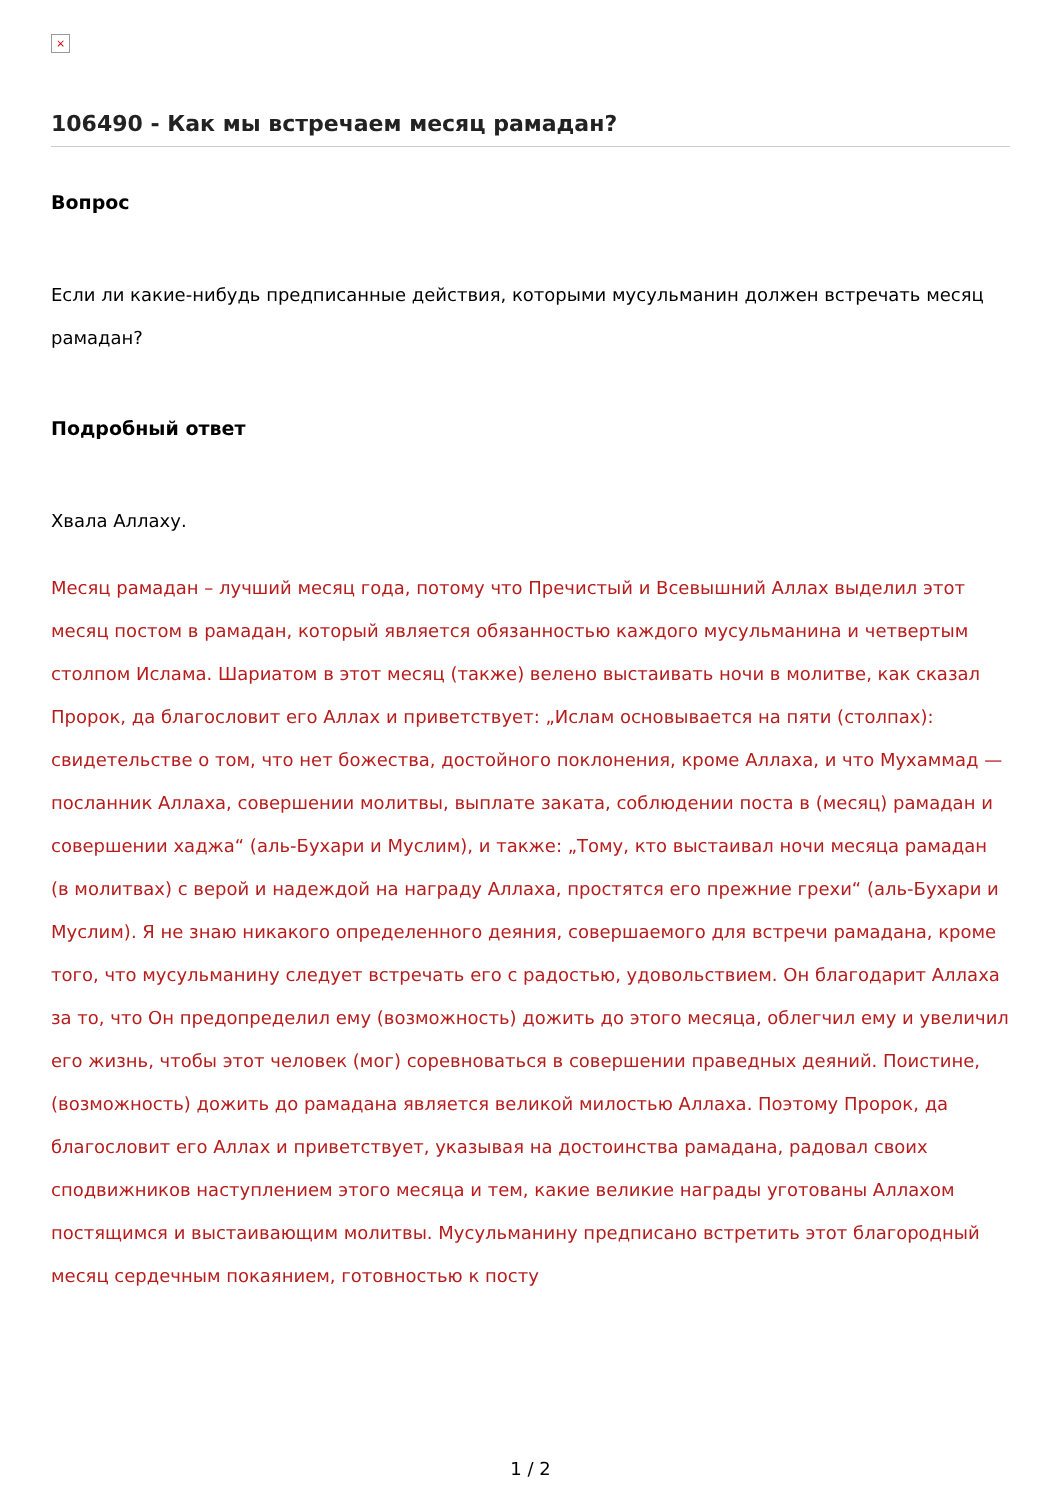×
106490 - Как мы встречаем месяц рамадан?
Вопрос
Если ли какие-нибудь предписанные действия, которыми мусульманин должен встречать месяц рамадан?
Подробный ответ
Хвала Аллаху.
Месяц рамадан – лучший месяц года, потому что Пречистый и Всевышний Аллах выделил этот месяц постом в рамадан, который является обязанностью каждого мусульманина и четвертым столпом Ислама. Шариатом в этот месяц (также) велено выстаивать ночи в молитве, как сказал Пророк, да благословит его Аллах и приветствует: „Ислам основывается на пяти (столпах): свидетельстве о том, что нет божества, достойного поклонения, кроме Аллаха, и что Мухаммад — посланник Аллаха, совершении молитвы, выплате заката, соблюдении поста в (месяц) рамадан и совершении хаджа“ (аль-Бухари и Муслим), и также: „Тому, кто выстаивал ночи месяца рамадан (в молитвах) с верой и надеждой на награду Аллаха, простятся его прежние грехи“ (аль-Бухари и Муслим). Я не знаю никакого определенного деяния, совершаемого для встречи рамадана, кроме того, что мусульманину следует встречать его с радостью, удовольствием. Он благодарит Аллаха за то, что Он предопределил ему (возможность) дожить до этого месяца, облегчил ему и увеличил его жизнь, чтобы этот человек (мог) соревноваться в совершении праведных деяний. Поистине, (возможность) дожить до рамадана является великой милостью Аллаха. Поэтому Пророк, да благословит его Аллах и приветствует, указывая на достоинства рамадана, радовал своих сподвижников наступлением этого месяца и тем, какие великие награды уготованы Аллахом постящимся и выстаивающим молитвы. Мусульманину предписано встретить этот благородный месяц сердечным покаянием, готовностью к посту
1 / 2